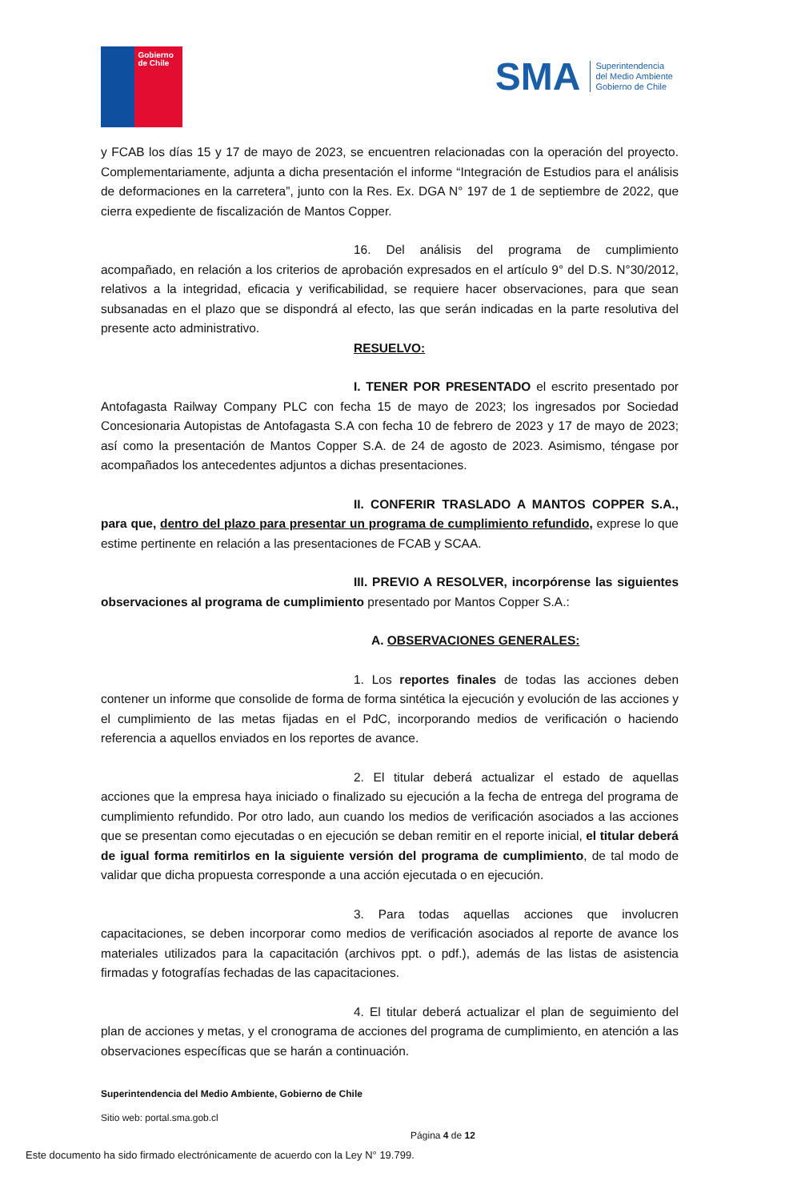Gobierno de Chile
SMA
Superintendencia
del Medio Ambiente
Gobierno de Chile
y FCAB los días 15 y 17 de mayo de 2023, se encuentren relacionadas con la operación del proyecto. Complementariamente, adjunta a dicha presentación el informe “Integración de Estudios para el análisis de deformaciones en la carretera”, junto con la Res. Ex. DGA N° 197 de 1 de septiembre de 2022, que cierra expediente de fiscalización de Mantos Copper.
16. Del análisis del programa de cumplimiento acompañado, en relación a los criterios de aprobación expresados en el artículo 9° del D.S. N°30/2012, relativos a la integridad, eficacia y verificabilidad, se requiere hacer observaciones, para que sean subsanadas en el plazo que se dispondrá al efecto, las que serán indicadas en la parte resolutiva del presente acto administrativo.
RESUELVO:
I. TENER POR PRESENTADO el escrito presentado por Antofagasta Railway Company PLC con fecha 15 de mayo de 2023; los ingresados por Sociedad Concesionaria Autopistas de Antofagasta S.A con fecha 10 de febrero de 2023 y 17 de mayo de 2023; así como la presentación de Mantos Copper S.A. de 24 de agosto de 2023. Asimismo, téngase por acompañados los antecedentes adjuntos a dichas presentaciones.
II. CONFERIR TRASLADO A MANTOS COPPER S.A., para que, dentro del plazo para presentar un programa de cumplimiento refundido, exprese lo que estime pertinente en relación a las presentaciones de FCAB y SCAA.
III. PREVIO A RESOLVER, incorpórense las siguientes observaciones al programa de cumplimiento presentado por Mantos Copper S.A.:
A. OBSERVACIONES GENERALES:
1. Los reportes finales de todas las acciones deben contener un informe que consolide de forma de forma sintética la ejecución y evolución de las acciones y el cumplimiento de las metas fijadas en el PdC, incorporando medios de verificación o haciendo referencia a aquellos enviados en los reportes de avance.
2. El titular deberá actualizar el estado de aquellas acciones que la empresa haya iniciado o finalizado su ejecución a la fecha de entrega del programa de cumplimiento refundido. Por otro lado, aun cuando los medios de verificación asociados a las acciones que se presentan como ejecutadas o en ejecución se deban remitir en el reporte inicial, el titular deberá de igual forma remitirlos en la siguiente versión del programa de cumplimiento, de tal modo de validar que dicha propuesta corresponde a una acción ejecutada o en ejecución.
3. Para todas aquellas acciones que involucren capacitaciones, se deben incorporar como medios de verificación asociados al reporte de avance los materiales utilizados para la capacitación (archivos ppt. o pdf.), además de las listas de asistencia firmadas y fotografías fechadas de las capacitaciones.
4. El titular deberá actualizar el plan de seguimiento del plan de acciones y metas, y el cronograma de acciones del programa de cumplimiento, en atención a las observaciones específicas que se harán a continuación.
Superintendencia del Medio Ambiente, Gobierno de Chile
Sitio web: portal.sma.gob.cl
Página 4 de 12
Este documento ha sido firmado electrónicamente de acuerdo con la Ley N° 19.799.